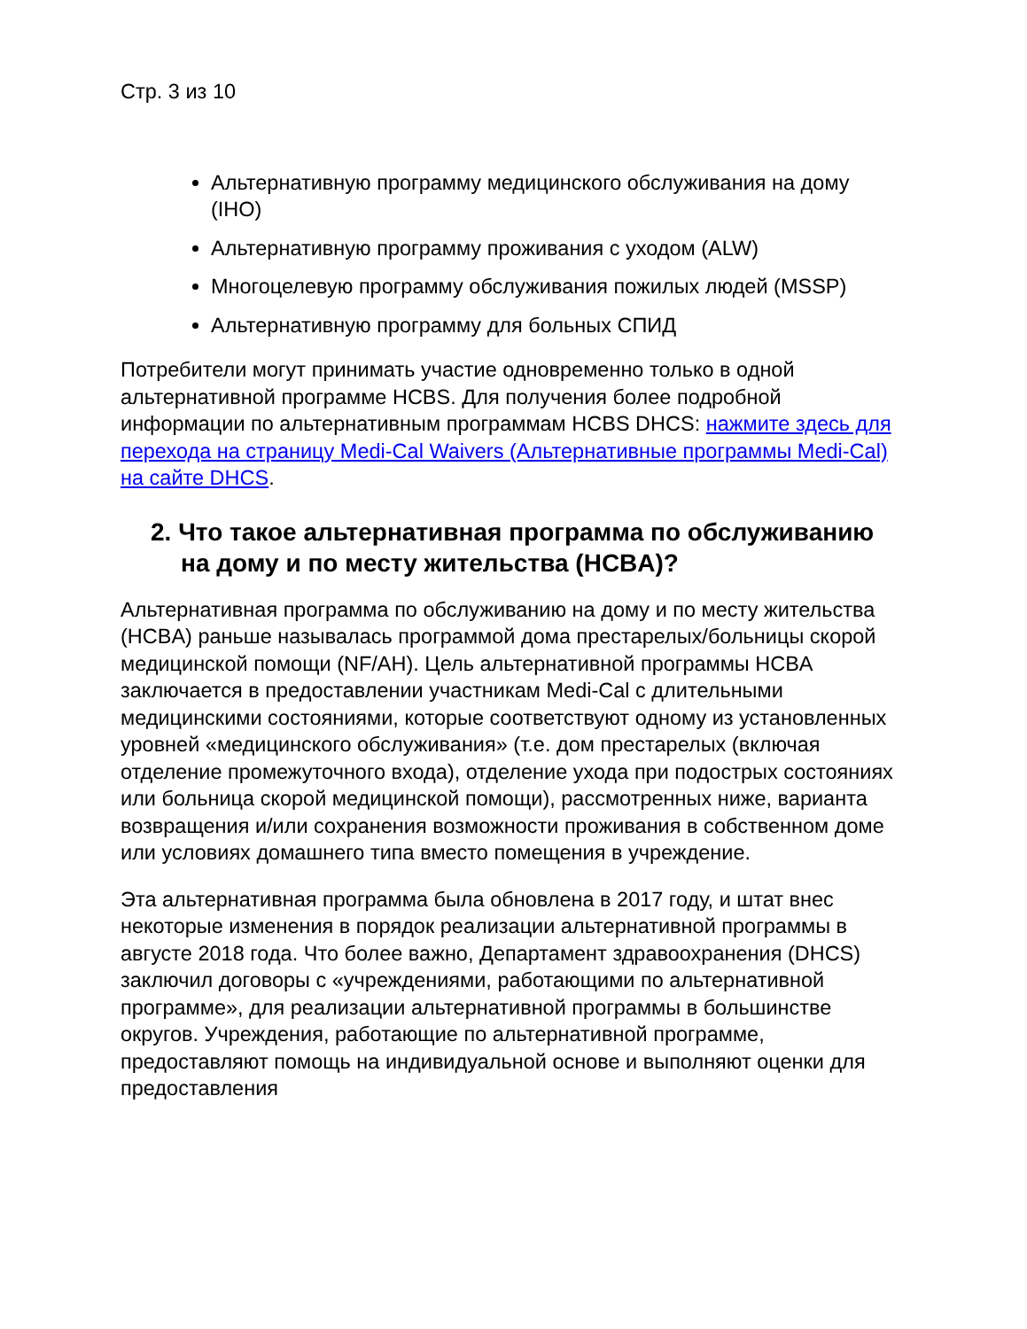Стр. 3 из 10
Альтернативную программу медицинского обслуживания на дому (IHO)
Альтернативную программу проживания с уходом (ALW)
Многоцелевую программу обслуживания пожилых людей (MSSP)
Альтернативную программу для больных СПИД
Потребители могут принимать участие одновременно только в одной альтернативной программе HCBS. Для получения более подробной информации по альтернативным программам HCBS DHCS: нажмите здесь для перехода на страницу Medi-Cal Waivers (Альтернативные программы Medi-Cal) на сайте DHCS.
2. Что такое альтернативная программа по обслуживанию на дому и по месту жительства (HCBA)?
Альтернативная программа по обслуживанию на дому и по месту жительства (HCBA) раньше называлась программой дома престарелых/больницы скорой медицинской помощи (NF/AH). Цель альтернативной программы HCBA заключается в предоставлении участникам Medi-Cal с длительными медицинскими состояниями, которые соответствуют одному из установленных уровней «медицинского обслуживания» (т.е. дом престарелых (включая отделение промежуточного входа), отделение ухода при подострых состояниях или больница скорой медицинской помощи), рассмотренных ниже, варианта возвращения и/или сохранения возможности проживания в собственном доме или условиях домашнего типа вместо помещения в учреждение.
Эта альтернативная программа была обновлена в 2017 году, и штат внес некоторые изменения в порядок реализации альтернативной программы в августе 2018 года. Что более важно, Департамент здравоохранения (DHCS) заключил договоры с «учреждениями, работающими по альтернативной программе», для реализации альтернативной программы в большинстве округов. Учреждения, работающие по альтернативной программе, предоставляют помощь на индивидуальной основе и выполняют оценки для предоставления